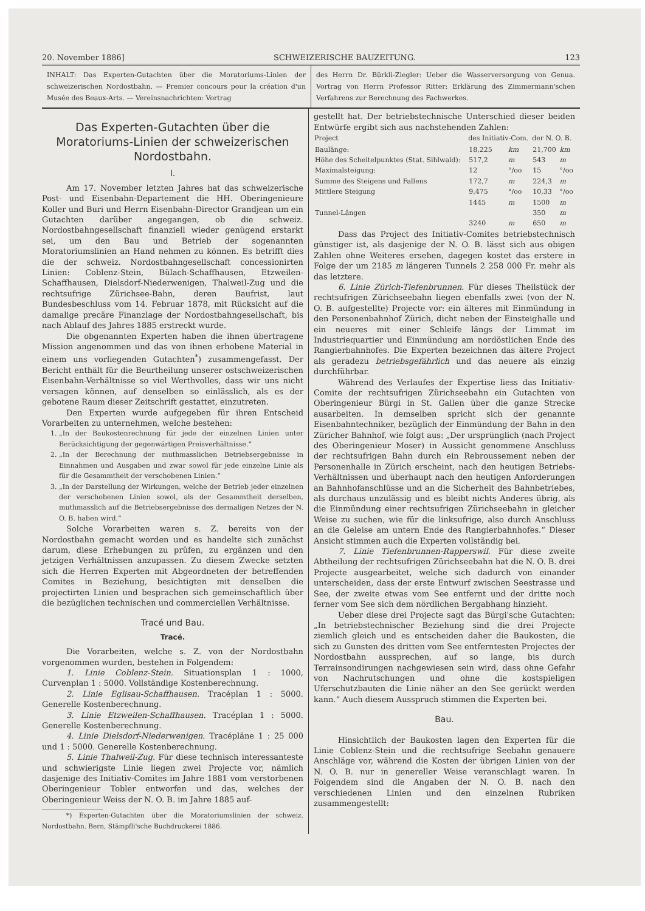20. November 1886] SCHWEIZERISCHE BAUZEITUNG. 123
INHALT: Das Experten-Gutachten über die Moratoriums-Linien der schweizerischen Nordostbahn. — Premier concours pour la création d'un Musée des Beaux-Arts. — Vereinsnachrichten: Vortrag
des Herrn Dr. Bürkli-Ziegler: Ueber die Wasserversorgung von Genua. Vortrag von Herrn Professor Ritter: Erklärung des Zimmermann'schen Verfahrens zur Berechnung des Fachwerkes.
Das Experten-Gutachten über die Moratoriums-Linien der schweizerischen Nordostbahn.
I.
Am 17. November letzten Jahres hat das schweizerische Post- und Eisenbahn-Departement die HH. Oberingenieure Koller und Buri und Herrn Eisenbahn-Director Grandjean um ein Gutachten darüber angegangen, ob die schweiz. Nordostbahngesellschaft finanziell wieder genügend erstarkt sei, um den Bau und Betrieb der sogenannten Moratoriumslinien an Hand nehmen zu können. Es betrifft dies die der schweiz. Nordostbahngesellschaft concessionirten Linien: Coblenz-Stein, Bülach-Schaffhausen, Etzweilen-Schaffhausen, Dielsdorf-Niederwenigen, Thalweil-Zug und die rechtsufrige Zürichsee-Bahn, deren Baufrist, laut Bundesbeschluss vom 14. Februar 1878, mit Rücksicht auf die damalige precäre Finanzlage der Nordostbahngesellschaft, bis nach Ablauf des Jahres 1885 erstreckt wurde.
Die obgenannten Experten haben die ihnen übertragene Mission angenommen und das von ihnen erhobene Material in einem uns vorliegenden Gutachten<sup>*</sup>) zusammengefasst. Der Bericht enthält für die Beurtheilung unserer ostschweizerischen Eisenbahn-Verhältnisse so viel Werthvolles, dass wir uns nicht versagen können, auf denselben so einlässlich, als es der gebotene Raum dieser Zeitschrift gestattet, einzutreten.
Den Experten wurde aufgegeben für ihren Entscheid Vorarbeiten zu unternehmen, welche bestehen:
1. „In der Baukostenrechnung für jede der einzelnen Linien unter Berücksichtigung der gegenwärtigen Preisverhältnisse.“
2. „In der Berechnung der muthmasslichen Betriebsergebnisse in Einnahmen und Ausgaben und zwar sowol für jede einzelne Linie als für die Gesammtheit der verschobenen Linien.“
3. „In der Darstellung der Wirkungen, welche der Betrieb jeder einzelnen der verschobenen Linien sowol, als der Gesammtheit derselben, muthmasslich auf die Betriebsergebnisse des dermaligen Netzes der N. O. B. haben wird.“
Solche Vorarbeiten waren s. Z. bereits von der Nordostbahn gemacht worden und es handelte sich zunächst darum, diese Erhebungen zu prüfen, zu ergänzen und den jetzigen Verhältnissen anzupassen. Zu diesem Zwecke setzten sich die Herren Experten mit Abgeordneten der betreffenden Comites in Beziehung, besichtigten mit denselben die projectirten Linien und besprachen sich gemeinschaftlich über die bezüglichen technischen und commerciellen Verhältnisse.
Tracé und Bau.
Tracé.
Die Vorarbeiten, welche s. Z. von der Nordostbahn vorgenommen wurden, bestehen in Folgendem:
1. Linie Coblenz-Stein. Situationsplan 1 : 1000, Curvenplan 1 : 5000. Vollständige Kostenberechnung.
2. Linie Eglisau-Schaffhausen. Tracéplan 1 : 5000. Generelle Kostenberechnung.
3. Linie Etzweilen-Schaffhausen. Tracéplan 1 : 5000. Generelle Kostenberechnung.
4. Linie Dielsdorf-Niederwenigen. Tracépläne 1 : 25 000 und 1 : 5000. Generelle Kostenberechnung.
5. Linie Thalweil-Zug. Für diese technisch interessanteste und schwierigste Linie liegen zwei Projecte vor, nämlich dasjenige des Initiativ-Comites im Jahre 1881 vom verstorbenen Oberingenieur Tobler entworfen und das, welches der Oberingenieur Weiss der N. O. B. im Jahre 1885 auf-
*) Experten-Gutachten über die Moratoriumslinien der schweiz. Nordostbahn. Bern, Stämpfli'sche Buchdruckerei 1886.
gestellt hat. Der betriebstechnische Unterschied dieser beiden Entwürfe ergibt sich aus nachstehenden Zahlen:
| Project | des Initiativ-Com. | | der N. O. B. | |
| --- | --- | --- | --- | --- |
| Baulänge: | 18,225 | km | 21,700 | km |
| Höhe des Scheitelpunktes (Stat. Sihlwald): | 517,2 | m | 543 | m |
| Maximalsteigung: | 12 | °/oo | 15 | °/oo |
| Summe des Steigens und Fallens | 172,7 | m | 224,3 | m |
| Mittlere Steigung | 9,475 | °/oo | 10,33 | °/oo |
| Tunnel-Längen | 1445 | m | 1500 | m |
| | | | 350 | m |
| | 3240 | m | 650 | m |
Dass das Project des Initiativ-Comites betriebstechnisch günstiger ist, als dasjenige der N. O. B. lässt sich aus obigen Zahlen ohne Weiteres ersehen, dagegen kostet das erstere in Folge der um 2185 m längeren Tunnels 2 258 000 Fr. mehr als das letztere.
6. Linie Zürich-Tiefenbrunnen. Für dieses Theilstück der rechtsufrigen Zürichseebahn liegen ebenfalls zwei (von der N. O. B. aufgestellte) Projecte vor: ein älteres mit Einmündung in den Personenbahnhof Zürich, dicht neben der Einsteighalle und ein neueres mit einer Schleife längs der Limmat im Industriequartier und Einmündung am nordöstlichen Ende des Rangierbahnhofes. Die Experten bezeichnen das ältere Project als geradezu betriebsgefährlich und das neuere als einzig durchführbar.
Während des Verlaufes der Expertise liess das Initiativ-Comite der rechtsufrigen Zürichseebahn ein Gutachten von Oberingenieur Bürgi in St. Gallen über die ganze Strecke ausarbeiten. In demselben spricht sich der genannte Eisenbahntechniker, bezüglich der Einmündung der Bahn in den Züricher Bahnhof, wie folgt aus: „Der ursprünglich (nach Project des Oberingenieur Moser) in Aussicht genommene Anschluss der rechtsufrigen Bahn durch ein Rebroussement neben der Personenhalle in Zürich erscheint, nach den heutigen Betriebs-Verhältnissen und überhaupt nach den heutigen Anforderungen an Bahnhofanschlüsse und an die Sicherheit des Bahnbetriebes, als durchaus unzulässig und es bleibt nichts Anderes übrig, als die Einmündung einer rechtsufrigen Zürichseebahn in gleicher Weise zu suchen, wie für die linksufrige, also durch Anschluss an die Geleise am untern Ende des Rangierbahnhofes.“ Dieser Ansicht stimmen auch die Experten vollständig bei.
7. Linie Tiefenbrunnen-Rapperswil. Für diese zweite Abtheilung der rechtsufrigen Zürichseebahn hat die N. O. B. drei Projecte ausgearbeitet, welche sich dadurch von einander unterscheiden, dass der erste Entwurf zwischen Seestrasse und See, der zweite etwas vom See entfernt und der dritte noch ferner vom See sich dem nördlichen Bergabhang hinzieht.
Ueber diese drei Projecte sagt das Bürgi'sche Gutachten: „In betriebstechnischer Beziehung sind die drei Projecte ziemlich gleich und es entscheiden daher die Baukosten, die sich zu Gunsten des dritten vom See entferntesten Projectes der Nordostbahn aussprechen, auf so lange, bis durch Terrainsondirungen nachgewiesen sein wird, dass ohne Gefahr von Nachrutschungen und ohne die kostspieligen Uferschutzbauten die Linie näher an den See gerückt werden kann.“ Auch diesem Ausspruch stimmen die Experten bei.
Bau.
Hinsichtlich der Baukosten lagen den Experten für die Linie Coblenz-Stein und die rechtsufrige Seebahn genauere Anschläge vor, während die Kosten der übrigen Linien von der N. O. B. nur in genereller Weise veranschlagt waren. In Folgendem sind die Angaben der N. O. B. nach den verschiedenen Linien und den einzelnen Rubriken zusammengestellt: